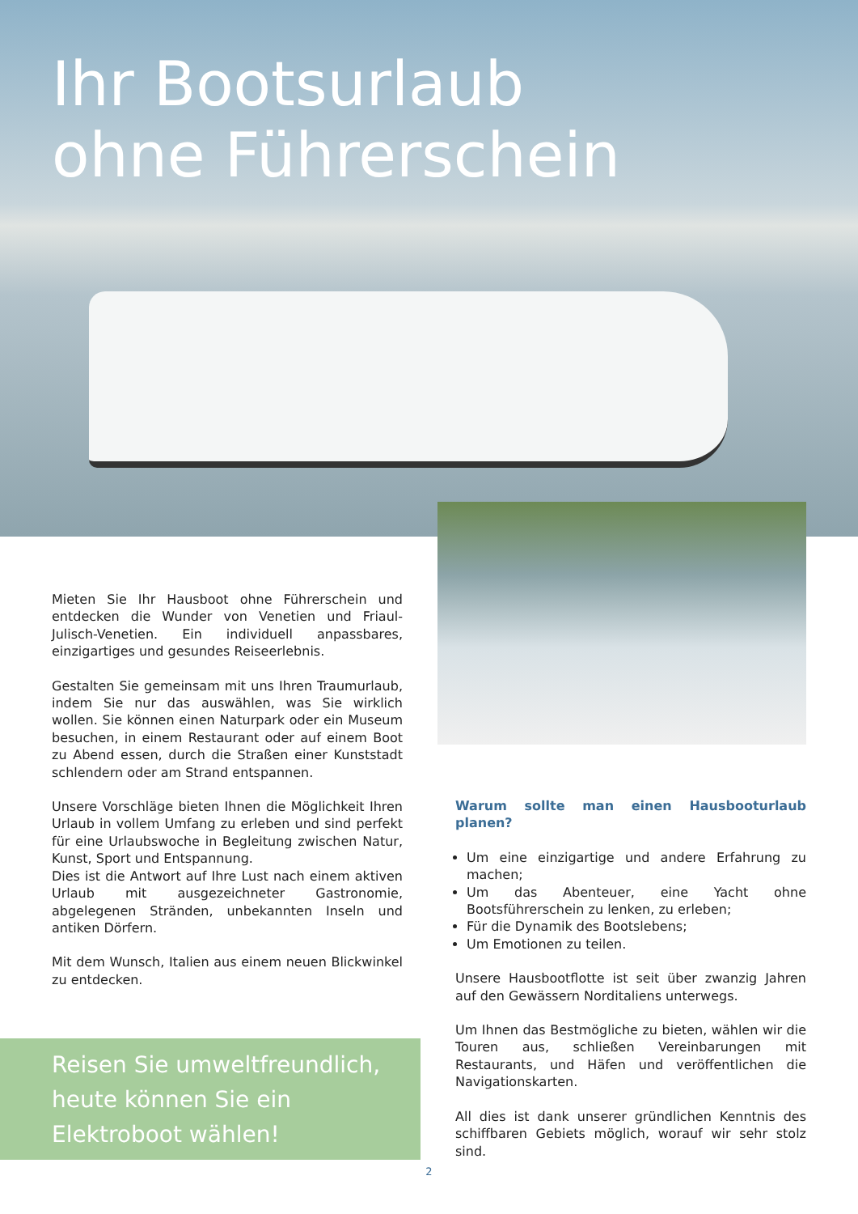Ihr Bootsurlaub
ohne Führerschein
Mieten Sie Ihr Hausboot ohne Führerschein und entdecken die Wunder von Venetien und Friaul-Julisch-Venetien. Ein individuell anpassbares, einzigartiges und gesundes Reiseerlebnis.
Gestalten Sie gemeinsam mit uns Ihren Traumurlaub, indem Sie nur das auswählen, was Sie wirklich wollen. Sie können einen Naturpark oder ein Museum besuchen, in einem Restaurant oder auf einem Boot zu Abend essen, durch die Straßen einer Kunststadt schlendern oder am Strand entspannen.
Unsere Vorschläge bieten Ihnen die Möglichkeit Ihren Urlaub in vollem Umfang zu erleben und sind perfekt für eine Urlaubswoche in Begleitung zwischen Natur, Kunst, Sport und Entspannung.
Dies ist die Antwort auf Ihre Lust nach einem aktiven Urlaub mit ausgezeichneter Gastronomie, abgelegenen Stränden, unbekannten Inseln und antiken Dörfern.
Mit dem Wunsch, Italien aus einem neuen Blickwinkel zu entdecken.
Warum sollte man einen Hausbooturlaub planen?
Um eine einzigartige und andere Erfahrung zu machen;
Um das Abenteuer, eine Yacht ohne Bootsführerschein zu lenken, zu erleben;
Für die Dynamik des Bootslebens;
Um Emotionen zu teilen.
Unsere Hausbootflotte ist seit über zwanzig Jahren auf den Gewässern Norditaliens unterwegs.
Um Ihnen das Bestmögliche zu bieten, wählen wir die Touren aus, schließen Vereinbarungen mit Restaurants, und Häfen und veröffentlichen die Navigationskarten.
All dies ist dank unserer gründlichen Kenntnis des schiffbaren Gebiets möglich, worauf wir sehr stolz sind.
Reisen Sie umweltfreundlich,
heute können Sie ein
Elektroboot wählen!
2